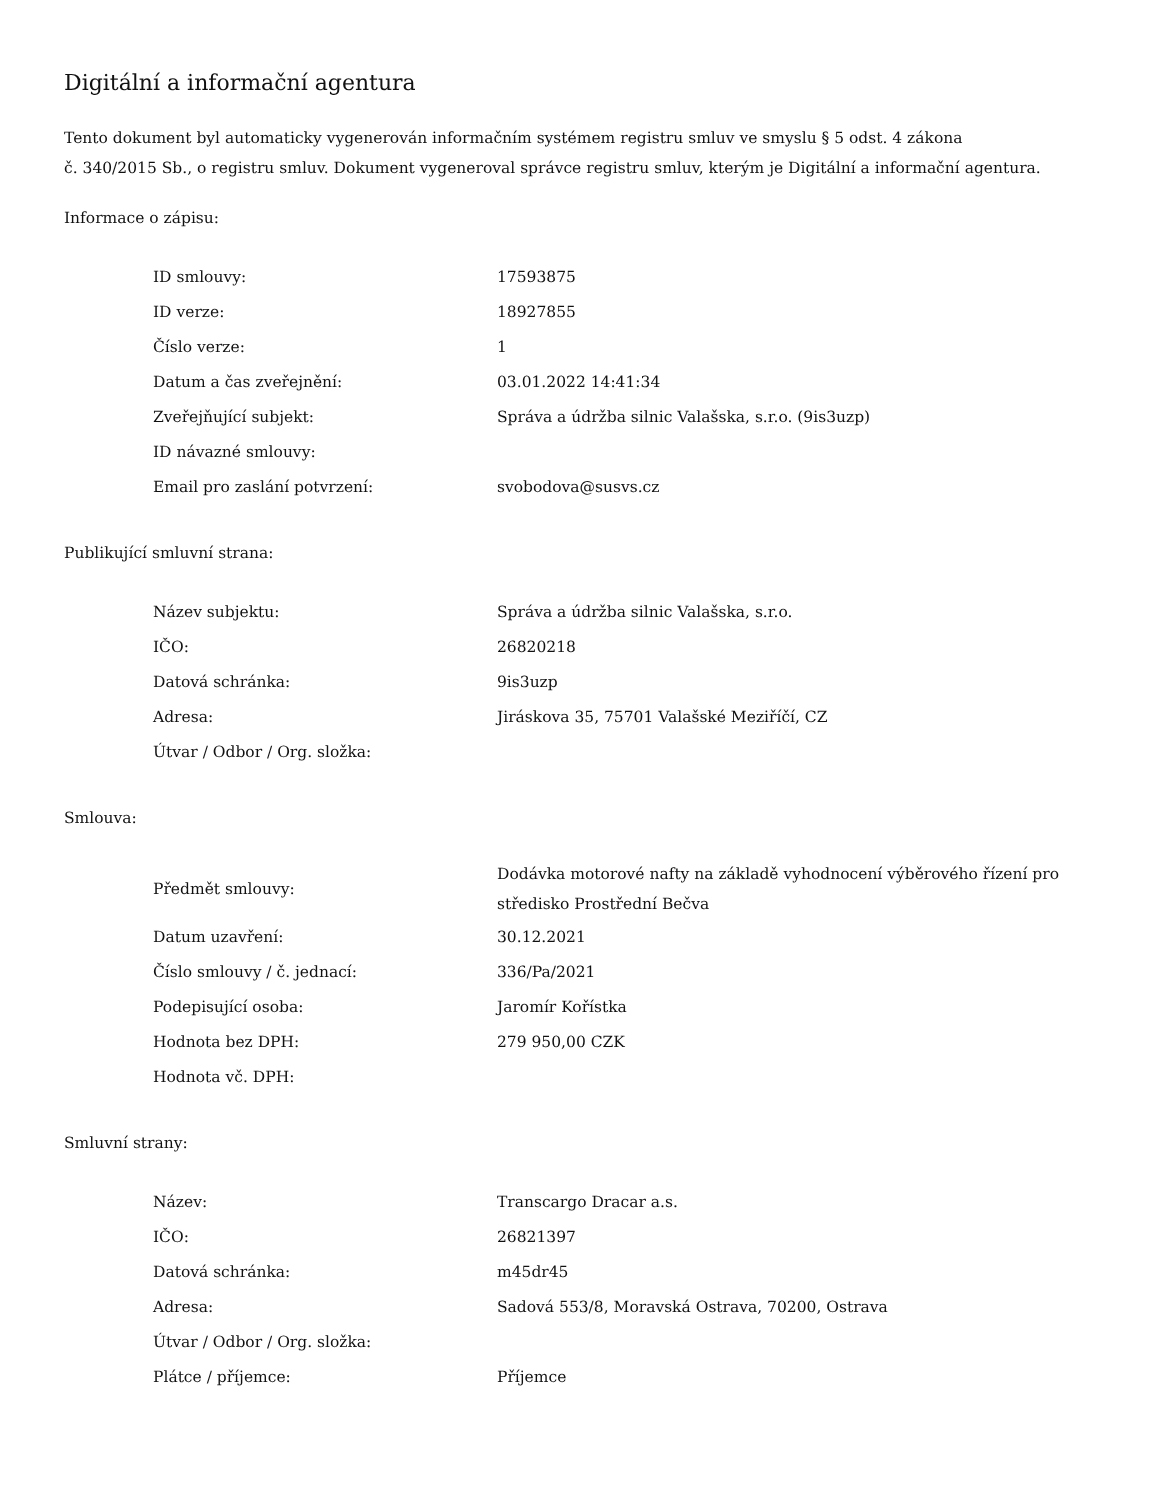Digitální a informační agentura
Tento dokument byl automaticky vygenerován informačním systémem registru smluv ve smyslu § 5 odst. 4 zákona
č. 340/2015 Sb., o registru smluv. Dokument vygeneroval správce registru smluv, kterým je Digitální a informační agentura.
Informace o zápisu:
| ID smlouvy: | 17593875 |
| ID verze: | 18927855 |
| Číslo verze: | 1 |
| Datum a čas zveřejnění: | 03.01.2022 14:41:34 |
| Zveřejňující subjekt: | Správa a údržba silnic Valašska, s.r.o. (9is3uzp) |
| ID návazné smlouvy: | |
| Email pro zaslání potvrzení: | svobodova@susvs.cz |
Publikující smluvní strana:
| Název subjektu: | Správa a údržba silnic Valašska, s.r.o. |
| IČO: | 26820218 |
| Datová schránka: | 9is3uzp |
| Adresa: | Jiráskova 35, 75701 Valašské Meziříčí, CZ |
| Útvar / Odbor / Org. složka: | |
Smlouva:
| Předmět smlouvy: | Dodávka motorové nafty na základě vyhodnocení výběrového řízení pro středisko Prostřední Bečva |
| Datum uzavření: | 30.12.2021 |
| Číslo smlouvy / č. jednací: | 336/Pa/2021 |
| Podepisující osoba: | Jaromír Kořístka |
| Hodnota bez DPH: | 279 950,00 CZK |
| Hodnota vč. DPH: | |
Smluvní strany:
| Název: | Transcargo Dracar a.s. |
| IČO: | 26821397 |
| Datová schránka: | m45dr45 |
| Adresa: | Sadová 553/8, Moravská Ostrava, 70200, Ostrava |
| Útvar / Odbor / Org. složka: | |
| Plátce / příjemce: | Příjemce |